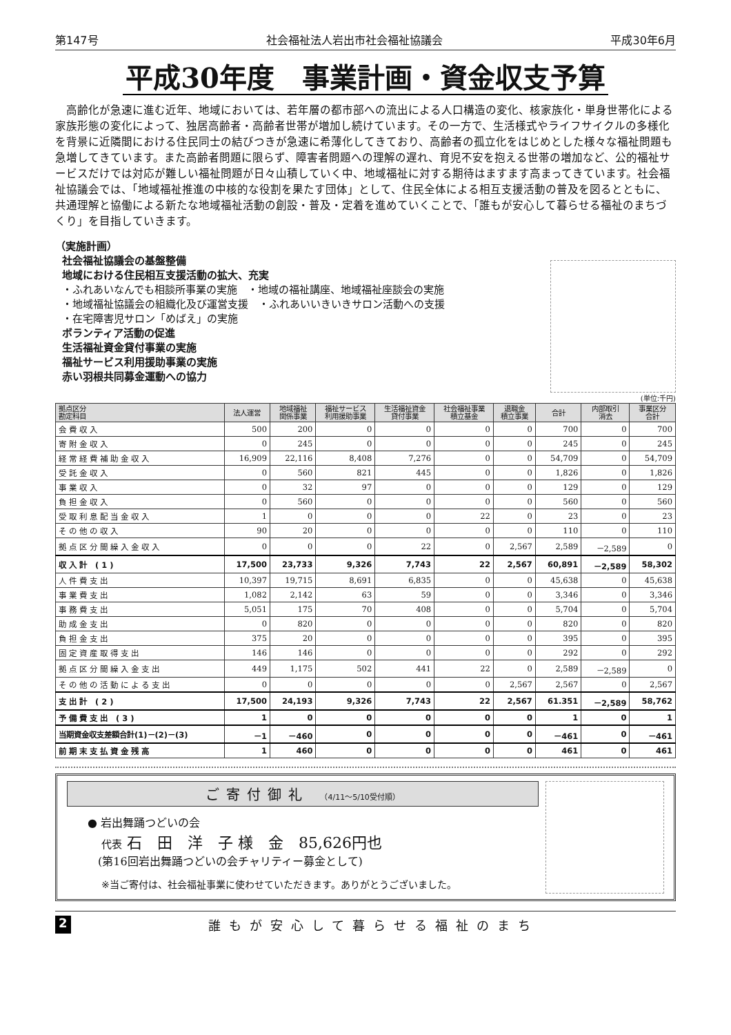第147号 社会福祉法人岩出市社会福祉協議会 平成30年6月
平成30年度　事業計画・資金収支予算
高齢化が急速に進む近年、地域においては、若年層の都市部への流出による人口構造の変化、核家族化・単身世帯化による家族形態の変化によって、独居高齢者・高齢者世帯が増加し続けています。その一方で、生活様式やライフサイクルの多様化を背景に近隣間における住民同士の結びつきが急速に希薄化してきており、高齢者の孤立化をはじめとした様々な福祉問題も急増してきています。また高齢者問題に限らず、障害者問題への理解の遅れ、育児不安を抱える世帯の増加など、公的福祉サービスだけでは対応が難しい福祉問題が日々山積していく中、地域福祉に対する期待はますます高まってきています。社会福祉協議会では、「地域福祉推進の中核的な役割を果たす団体」として、住民全体による相互支援活動の普及を図るとともに、共通理解と協働による新たな地域福祉活動の創設・普及・定着を進めていくことで、「誰もが安心して暮らせる福祉のまちづくり」を目指していきます。
（実施計画）
社会福祉協議会の基盤整備
地域における住民相互支援活動の拡大、充実
・ふれあいなんでも相談所事業の実施　・地域の福祉講座、地域福祉座談会の実施
・地域福祉協議会の組織化及び運営支援　・ふれあいいきいきサロン活動への支援
・在宅障害児サロン「めばえ」の実施
ボランティア活動の促進
生活福祉資金貸付事業の実施
福祉サービス利用援助事業の実施
赤い羽根共同募金運動への協力
(単位:千円)
| 拠点区分 勘定科目 | 法人運営 | 地域福祉 関係事業 | 福祉サービス 利用援助事業 | 生活福祉資金 貸付事業 | 社会福祉事業 積立基金 | 退職金 積立事業 | 合計 | 内部取引 消去 | 事業区分 合計 |
| --- | --- | --- | --- | --- | --- | --- | --- | --- | --- |
| 会費収入 | 500 | 200 | 0 | 0 | 0 | 0 | 700 | 0 | 700 |
| 寄附金収入 | 0 | 245 | 0 | 0 | 0 | 0 | 245 | 0 | 245 |
| 経常経費補助金収入 | 16,909 | 22,116 | 8,408 | 7,276 | 0 | 0 | 54,709 | 0 | 54,709 |
| 受託金収入 | 0 | 560 | 821 | 445 | 0 | 0 | 1,826 | 0 | 1,826 |
| 事業収入 | 0 | 32 | 97 | 0 | 0 | 0 | 129 | 0 | 129 |
| 負担金収入 | 0 | 560 | 0 | 0 | 0 | 0 | 560 | 0 | 560 |
| 受取利息配当金収入 | 1 | 0 | 0 | 0 | 22 | 0 | 23 | 0 | 23 |
| その他の収入 | 90 | 20 | 0 | 0 | 0 | 0 | 110 | 0 | 110 |
| 拠点区分間繰入金収入 | 0 | 0 | 0 | 22 | 0 | 2,567 | 2,589 | －2,589 | 0 |
| 収入計 (1) | 17,500 | 23,733 | 9,326 | 7,743 | 22 | 2,567 | 60,891 | －2,589 | 58,302 |
| 人件費支出 | 10,397 | 19,715 | 8,691 | 6,835 | 0 | 0 | 45,638 | 0 | 45,638 |
| 事業費支出 | 1,082 | 2,142 | 63 | 59 | 0 | 0 | 3,346 | 0 | 3,346 |
| 事務費支出 | 5,051 | 175 | 70 | 408 | 0 | 0 | 5,704 | 0 | 5,704 |
| 助成金支出 | 0 | 820 | 0 | 0 | 0 | 0 | 820 | 0 | 820 |
| 負担金支出 | 375 | 20 | 0 | 0 | 0 | 0 | 395 | 0 | 395 |
| 固定資産取得支出 | 146 | 146 | 0 | 0 | 0 | 0 | 292 | 0 | 292 |
| 拠点区分間繰入金支出 | 449 | 1,175 | 502 | 441 | 22 | 0 | 2,589 | －2,589 | 0 |
| その他の活動による支出 | 0 | 0 | 0 | 0 | 0 | 2,567 | 2,567 | 0 | 2,567 |
| 支出計 (2) | 17,500 | 24,193 | 9,326 | 7,743 | 22 | 2,567 | 61.351 | －2,589 | 58,762 |
| 予備費支出 (3) | 1 | 0 | 0 | 0 | 0 | 0 | 1 | 0 | 1 |
| 当期資金収支差額合計(1)－(2)－(3) | －1 | －460 | 0 | 0 | 0 | 0 | －461 | 0 | －461 |
| 前期末支払資金残高 | 1 | 460 | 0 | 0 | 0 | 0 | 461 | 0 | 461 |
ご寄付御礼 （4/11～5/10受付順）
● 岩出舞踊つどいの会
代表 石　田　洋　子 様　金　85,626円也
(第16回岩出舞踊つどいの会チャリティー募金として)
※当ご寄付は、社会福祉事業に使わせていただきます。ありがとうございました。
2 誰もが安心して暮らせる福祉のまち